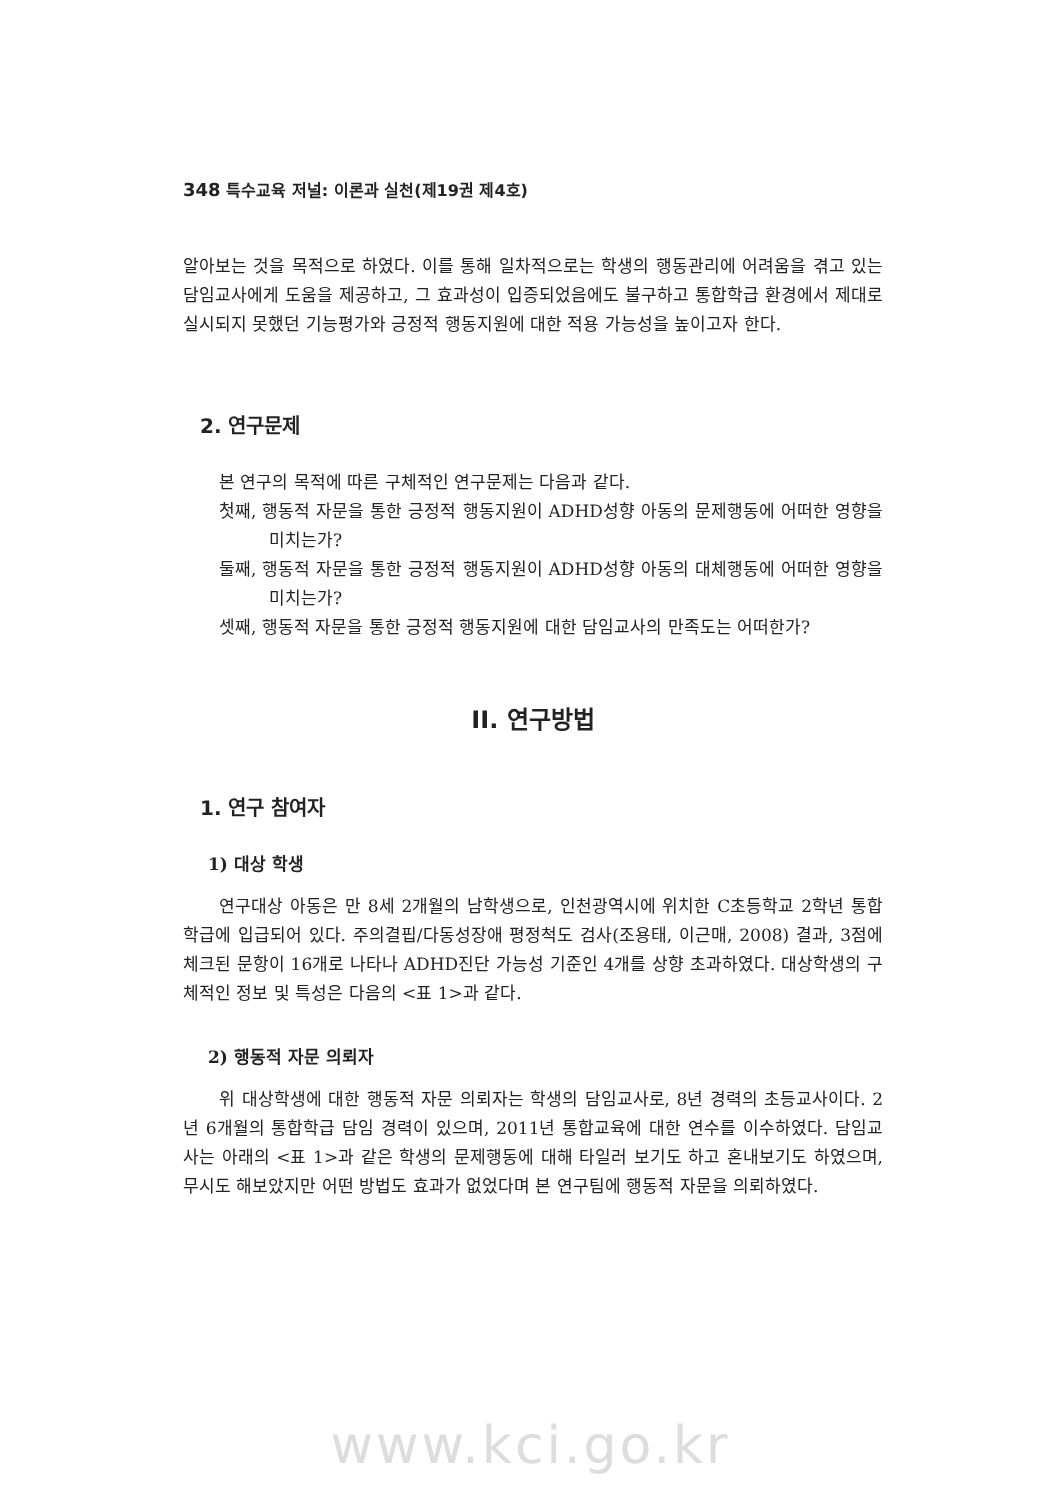348 특수교육 저널: 이론과 실천(제19권 제4호)
알아보는 것을 목적으로 하였다. 이를 통해 일차적으로는 학생의 행동관리에 어려움을 겪고 있는 담임교사에게 도움을 제공하고, 그 효과성이 입증되었음에도 불구하고 통합학급 환경에서 제대로 실시되지 못했던 기능평가와 긍정적 행동지원에 대한 적용 가능성을 높이고자 한다.
2. 연구문제
본 연구의 목적에 따른 구체적인 연구문제는 다음과 같다.
첫째, 행동적 자문을 통한 긍정적 행동지원이 ADHD성향 아동의 문제행동에 어떠한 영향을 미치는가?
둘째, 행동적 자문을 통한 긍정적 행동지원이 ADHD성향 아동의 대체행동에 어떠한 영향을 미치는가?
셋째, 행동적 자문을 통한 긍정적 행동지원에 대한 담임교사의 만족도는 어떠한가?
II. 연구방법
1. 연구 참여자
1) 대상 학생
연구대상 아동은 만 8세 2개월의 남학생으로, 인천광역시에 위치한 C초등학교 2학년 통합학급에 입급되어 있다. 주의결핍/다동성장애 평정척도 검사(조용태, 이근매, 2008) 결과, 3점에 체크된 문항이 16개로 나타나 ADHD진단 가능성 기준인 4개를 상향 초과하였다. 대상학생의 구체적인 정보 및 특성은 다음의 <표 1>과 같다.
2) 행동적 자문 의뢰자
위 대상학생에 대한 행동적 자문 의뢰자는 학생의 담임교사로, 8년 경력의 초등교사이다. 2년 6개월의 통합학급 담임 경력이 있으며, 2011년 통합교육에 대한 연수를 이수하였다. 담임교사는 아래의 <표 1>과 같은 학생의 문제행동에 대해 타일러 보기도 하고 혼내보기도 하였으며, 무시도 해보았지만 어떤 방법도 효과가 없었다며 본 연구팀에 행동적 자문을 의뢰하였다.
www.kci.go.kr